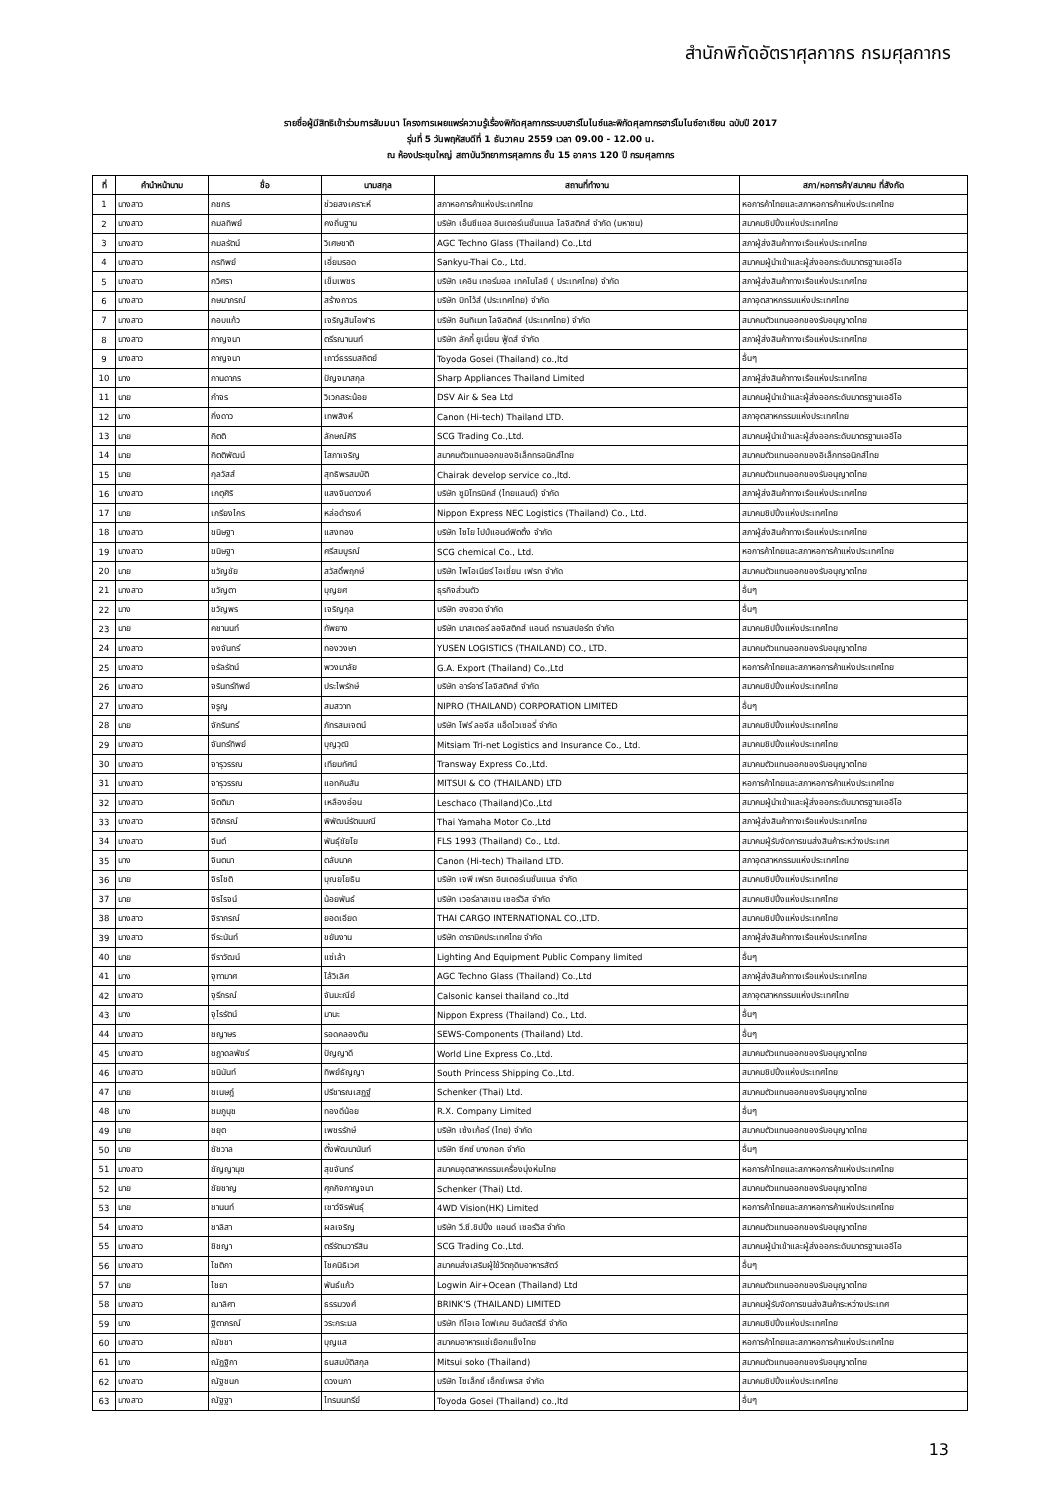สำนักพิกัดอัตราศุลกากร กรมศุลกากร
รายชื่อผู้มีสิทธิเข้าร่วมการสัมมนา โครงการเผยแพร่ความรู้เรื่องพิกัดศุลกากรระบบฮาร์โมไนซ์และพิกัดศุลกากรฮาร์โมไนซ์อาเซียน ฉบับปี 2017
รุ่นที่ 5 วันพฤหัสบดีที่ 1 ธันวาคม 2559 เวลา 09.00 - 12.00 น.
ณ ห้องประชุมใหญ่ สถาบันวิทยาการศุลกากร ชั้น 15 อาคาร 120 ปี กรมศุลกากร
| ที่ | คำนำหน้านาม | ชื่อ | นามสกุล | สถานที่ทำงาน | สภา/หอการค้า/สมาคม ที่สังกัด |
| --- | --- | --- | --- | --- | --- |
| 1 | นางสาว | กชกร | ช่วยสงเคราะห์ | สภาหอการค้าแห่งประเทศไทย | หอการค้าไทยและสภาหอการค้าแห่งประเทศไทย |
| 2 | นางสาว | กมลทิพย์ | คงถิ่นฐาน | บริษัท เอ็นซีแอล อินเตอร์เนชั่นแนล โลจิสติกส์ จำกัด (มหาชน) | สมาคมชิปปิ้งแห่งประเทศไทย |
| 3 | นางสาว | กมลรัตน์ | วิเศษชาติ | AGC Techno Glass (Thailand) Co.,Ltd | สภาผู้ส่งสินค้าทางเรือแห่งประเทศไทย |
| 4 | นางสาว | กรทิพย์ | เอี่ยมรอด | Sankyu-Thai Co., Ltd. | สมาคมผู้นำเข้าและผู้ส่งออกระดับมาตรฐานเออีโอ |
| 5 | นางสาว | กวิศรา | เข็มเพชร | บริษัท เคอิน เทอร์มอล เทคโนโลยี ( ประเทศไทย) จำกัด | สภาผู้ส่งสินค้าทางเรือแห่งประเทศไทย |
| 6 | นางสาว | กษมาภรณ์ | สร้างถาวร | บริษัท บิทไว้ส์ (ประเทศไทย) จำกัด | สภาอุตสาหกรรมแห่งประเทศไทย |
| 7 | นางสาว | กอบแก้ว | เจริญสินโอฬาร | บริษัท อินทิเมท โลจิสติคส์ (ประเทศไทย) จำกัด | สมาคมตัวแทนออกของรับอนุญาตไทย |
| 8 | นางสาว | กาญจนา | ตรีรณานนท์ | บริษัท ลัคกี้ ยูเนี่ยน ฟู้ดส์ จำกัด | สภาผู้ส่งสินค้าทางเรือแห่งประเทศไทย |
| 9 | นางสาว | กาญจนา | เถาว์ธรรมสถิตย์ | Toyoda Gosei (Thailand) co.,ltd | อื่นๆ |
| 10 | นาง | กานดาภร | ปัญจมาสกุล | Sharp Appliances Thailand Limited | สภาผู้ส่งสินค้าทางเรือแห่งประเทศไทย |
| 11 | นาย | กำจร | วิเวกสระน้อย | DSV Air & Sea Ltd | สมาคมผู้นำเข้าและผู้ส่งออกระดับมาตรฐานเออีโอ |
| 12 | นาง | กิ่งดาว | เทพสิงห์ | Canon (Hi-tech) Thailand LTD. | สภาอุตสาหกรรมแห่งประเทศไทย |
| 13 | นาย | กิตติ | ลักษณ์ศิริ | SCG Trading Co.,Ltd. | สมาคมผู้นำเข้าและผู้ส่งออกระดับมาตรฐานเออีโอ |
| 14 | นาย | กิตติพัฒน์ | โสภาเจริญ | สมาคมตัวแทนออกของอิเล็กทรอนิกส์ไทย | สมาคมตัวแทนออกของอิเล็กทรอนิกส์ไทย |
| 15 | นาย | กุลวัสส์ | สุทธิพรสมบัติ | Chairak develop service co.,ltd. | สมาคมตัวแทนออกของรับอนุญาตไทย |
| 16 | นางสาว | เกตุศิริ | แสงจินดาวงค์ | บริษัท ซูมิโทรนิคส์ (ไทยแลนด์) จำกัด | สภาผู้ส่งสินค้าทางเรือแห่งประเทศไทย |
| 17 | นาย | เกรียงไกร | หล่อดำรงค์ | Nippon Express NEC Logistics (Thailand) Co., Ltd. | สมาคมชิปปิ้งแห่งประเทศไทย |
| 18 | นางสาว | ขนิษฐา | แสงทอง | บริษัท ไซโย ไปป์แอนด์ฟิตติ้ง จำกัด | สภาผู้ส่งสินค้าทางเรือแห่งประเทศไทย |
| 19 | นางสาว | ขนิษฐา | ศรีสมบูรณ์ | SCG chemical Co., Ltd. | หอการค้าไทยและสภาหอการค้าแห่งประเทศไทย |
| 20 | นาย | ขวัญชัย | สวัสดิ์พฤกษ์ | บริษัท ไพโอเนียร์ โอเชี่ยน เฟรท จำกัด | สมาคมตัวแทนออกของรับอนุญาตไทย |
| 21 | นางสาว | ขวัญตา | บุญยศ | ธุรกิจส่วนตัว | อื่นๆ |
| 22 | นาง | ขวัญพร | เจริญกุล | บริษัท ฮงฮวด จำกัด | อื่นๆ |
| 23 | นาย | คชานนท์ | ทัพยาง | บริษัท มาสเตอร์ ลอจิสติกส์ แอนด์ ทรานสปอร์ต จำกัด | สมาคมชิปปิ้งแห่งประเทศไทย |
| 24 | นางสาว | จงจันทร์ | ทองวงษา | YUSEN LOGISTICS (THAILAND) CO., LTD. | สมาคมตัวแทนออกของรับอนุญาตไทย |
| 25 | นางสาว | จรัลรัตน์ | พวงมาลัย | G.A. Export (Thailand) Co.,Ltd | หอการค้าไทยและสภาหอการค้าแห่งประเทศไทย |
| 26 | นางสาว | จรินทร์ทิพย์ | ประไพรักษ์ | บริษัท อาร์อาร์ โลจิสติคส์ จำกัด | สมาคมชิปปิ้งแห่งประเทศไทย |
| 27 | นางสาว | จรูญ | สมสวาท | NIPRO (THAILAND) CORPORATION LIMITED | อื่นๆ |
| 28 | นาย | จักรินทร์ | ภัทรสมเจตน์ | บริษัท โฟร์ ลอจีส แอ็ดไวเซอรี่ จำกัด | สมาคมชิปปิ้งแห่งประเทศไทย |
| 29 | นางสาว | จันทร์ทิพย์ | บุญวุฒิ | Mitsiam Tri-net Logistics and Insurance Co., Ltd. | สมาคมชิปปิ้งแห่งประเทศไทย |
| 30 | นางสาว | จารุวรรณ | เทียมทัศน์ | Transway Express Co.,Ltd. | สมาคมตัวแทนออกของรับอนุญาตไทย |
| 31 | นางสาว | จารุวรรณ | แอทคินสัน | MITSUI & CO (THAILAND) LTD | หอการค้าไทยและสภาหอการค้าแห่งประเทศไทย |
| 32 | นางสาว | จิตติมา | เหลืองอ่อน | Leschaco (Thailand)Co.,Ltd | สมาคมผู้นำเข้าและผู้ส่งออกระดับมาตรฐานเออีโอ |
| 33 | นางสาว | จิติภรณ์ | พิพัฒน์รัตนมณี | Thai Yamaha Motor Co.,Ltd | สภาผู้ส่งสินค้าทางเรือแห่งประเทศไทย |
| 34 | นางสาว | จินต์ | พันธุ์ชัยโย | FLS 1993 (Thailand) Co., Ltd. | สมาคมผู้รับจัดการขนส่งสินค้าระหว่างประเทศ |
| 35 | นาง | จินตนา | ตลับนาค | Canon (Hi-tech) Thailand LTD. | สภาอุตสาหกรรมแห่งประเทศไทย |
| 36 | นาย | จิรโชติ | บุณยโยธิน | บริษัท เจพี เฟรท อินเตอร์เนชั่นแนล จำกัด | สมาคมชิปปิ้งแห่งประเทศไทย |
| 37 | นาย | จิรโรจน์ | น้อยพันธ์ | บริษัท เวอร์ลาสเซน เซอร์วิส จำกัด | สมาคมชิปปิ้งแห่งประเทศไทย |
| 38 | นางสาว | จิราภรณ์ | ยอดเอียด | THAI CARGO INTERNATIONAL CO.,LTD. | สมาคมชิปปิ้งแห่งประเทศไทย |
| 39 | นางสาว | จีระนันท์ | ขยันงาน | บริษัท ดารามิคประเทศไทย จำกัด | สภาผู้ส่งสินค้าทางเรือแห่งประเทศไทย |
| 40 | นาย | จีราวัฒน์ | แซ่เล้า | Lighting And Equipment Public Company limited | อื่นๆ |
| 41 | นาง | จุฑามาศ | โล้วิเลิศ | AGC Techno Glass (Thailand) Co.,Ltd | สภาผู้ส่งสินค้าทางเรือแห่งประเทศไทย |
| 42 | นางสาว | จุรีภรณ์ | จันมะณีย์ | Calsonic kansei thailand co.,ltd | สภาอุตสาหกรรมแห่งประเทศไทย |
| 43 | นาง | จุไรรัตน์ | มานะ | Nippon Express (Thailand) Co., Ltd. | อื่นๆ |
| 44 | นางสาว | ชญาษร | รอดคลองตัน | SEWS-Components (Thailand) Ltd. | อื่นๆ |
| 45 | นางสาว | ชฎาดลพัชร์ | ปัญญาดี | World Line Express Co.,Ltd. | สมาคมตัวแทนออกของรับอนุญาตไทย |
| 46 | นางสาว | ชนินันท์ | ทิพย์ธัญญา | South Princess Shipping Co.,Ltd. | สมาคมชิปปิ้งแห่งประเทศไทย |
| 47 | นาย | ชเนษฎ์ | ปรีชารณเสฏฐ์ | Schenker (Thai) Ltd. | สมาคมตัวแทนออกของรับอนุญาตไทย |
| 48 | นาง | ชมภูนุช | ทองดีน้อย | R.X. Company Limited | อื่นๆ |
| 49 | นาย | ชยุต | เพชรรักษ์ | บริษัท เซ้งเก้อร์ (ไทย) จำกัด | สมาคมตัวแทนออกของรับอนุญาตไทย |
| 50 | นาย | ชัชวาล | ตั้งพัฒนานันท์ | บริษัท ซีคซ์ บางกอก จำกัด | อื่นๆ |
| 51 | นางสาว | ชัญญานุช | สุขจันทร์ | สมาคมอุตสาหกรรมเครื่องนุ่งห่มไทย | หอการค้าไทยและสภาหอการค้าแห่งประเทศไทย |
| 52 | นาย | ชัยชาญ | ศุภกิจกาญจนา | Schenker (Thai) Ltd. | สมาคมตัวแทนออกของรับอนุญาตไทย |
| 53 | นาย | ชานนท์ | เชาว์จิรพันธุ์ | 4WD Vision(HK) Limited | หอการค้าไทยและสภาหอการค้าแห่งประเทศไทย |
| 54 | นางสาว | ชาลิสา | ผลเจริญ | บริษัท วี.ซี.ชิปปิ้ง แอนด์ เซอร์วิส จำกัด | สมาคมตัวแทนออกของรับอนุญาตไทย |
| 55 | นางสาว | ชิชญา | ตรีรัตนวารีสิน | SCG Trading Co.,Ltd. | สมาคมผู้นำเข้าและผู้ส่งออกระดับมาตรฐานเออีโอ |
| 56 | นางสาว | โชติกา | โชคนิธิเวศ | สมาคมส่งเสริมผู้ใช้วัตถุดิบอาหารสัตว์ | อื่นๆ |
| 57 | นาย | ไชยา | พันธ์แก้ว | Logwin Air+Ocean (Thailand) Ltd | สมาคมตัวแทนออกของรับอนุญาตไทย |
| 58 | นางสาว | ฌาลิศา | ธรรมวงศ์ | BRINK'S (THAILAND) LIMITED | สมาคมผู้รับจัดการขนส่งสินค้าระหว่างประเทศ |
| 59 | นาง | ฐิตาภรณ์ | วระกระมล | บริษัท ทีโอเอ โดฟเคม อินดัสตรีส์ จำกัด | สมาคมชิปปิ้งแห่งประเทศไทย |
| 60 | นางสาว | ณัชชา | บุญแส | สมาคมอาหารแช่เยือกแข็งไทย | หอการค้าไทยและสภาหอการค้าแห่งประเทศไทย |
| 61 | นาง | ณัฏฐิกา | ธนสมบัติสกุล | Mitsui soko (Thailand) | สมาคมตัวแทนออกของรับอนุญาตไทย |
| 62 | นางสาว | ณัฐชนก | ดวงนภา | บริษัท โซเล็กซ์ เอ็กซ์เพรส จำกัด | สมาคมชิปปิ้งแห่งประเทศไทย |
| 63 | นางสาว | ณัฐฐา | ไทรนนทรีย์ | Toyoda Gosei (Thailand) co.,ltd | อื่นๆ |
13